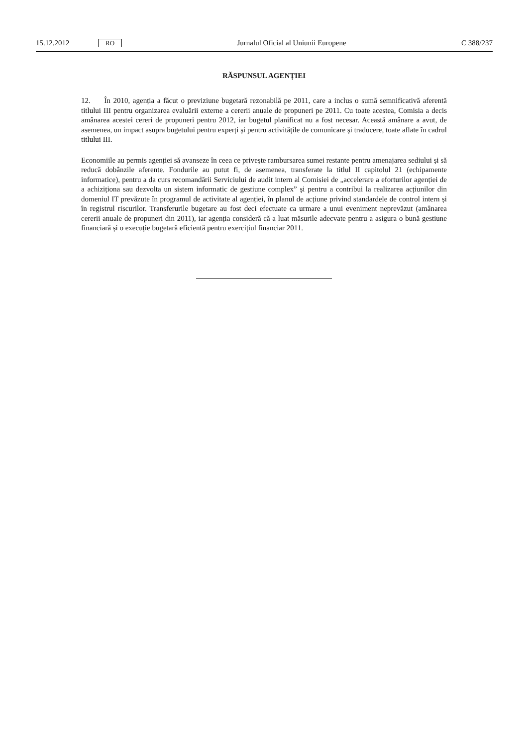15.12.2012 RO Jurnalul Oficial al Uniunii Europene C 388/237
RĂSPUNSUL AGENȚIEI
12. În 2010, agenția a făcut o previziune bugetară rezonabilă pe 2011, care a inclus o sumă semnificativă aferentă titlului III pentru organizarea evaluării externe a cererii anuale de propuneri pe 2011. Cu toate acestea, Comisia a decis amânarea acestei cereri de propuneri pentru 2012, iar bugetul planificat nu a fost necesar. Această amânare a avut, de asemenea, un impact asupra bugetului pentru experți și pentru activitățile de comunicare și traducere, toate aflate în cadrul titlului III.
Economiile au permis agenției să avanseze în ceea ce privește rambursarea sumei restante pentru amenajarea sediului și să reducă dobânzile aferente. Fondurile au putut fi, de asemenea, transferate la titlul II capitolul 21 (echipamente informatice), pentru a da curs recomandării Serviciului de audit intern al Comisiei de „accelerare a eforturilor agenției de a achiziționa sau dezvolta un sistem informatic de gestiune complex” și pentru a contribui la realizarea acțiunilor din domeniul IT prevăzute în programul de activitate al agenției, în planul de acțiune privind standardele de control intern și în registrul riscurilor. Transferurile bugetare au fost deci efectuate ca urmare a unui eveniment neprevăzut (amânarea cererii anuale de propuneri din 2011), iar agenția consideră că a luat măsurile adecvate pentru a asigura o bună gestiune financiară și o execuție bugetară eficientă pentru exercițiul financiar 2011.